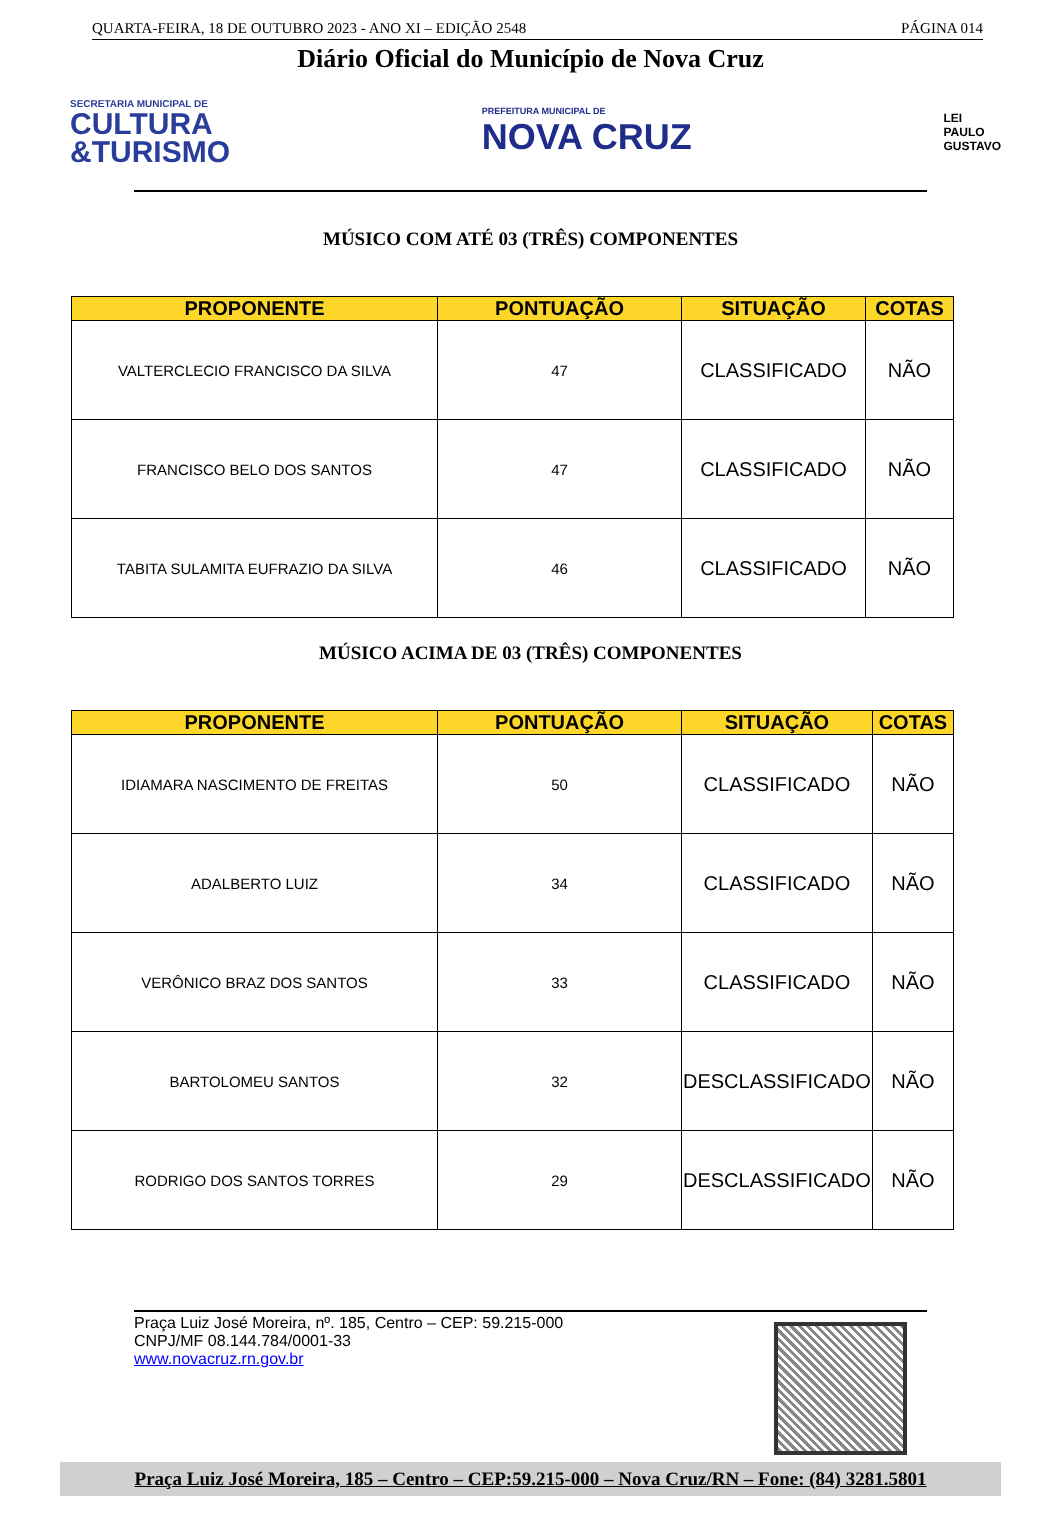QUARTA-FEIRA, 18 DE OUTUBRO 2023 - ANO XI – EDIÇÃO 2548 PÁGINA 014
Diário Oficial do Município de Nova Cruz
SECRETARIA MUNICIPAL DE
CULTURA
&TURISMO
PREFEITURA MUNICIPAL DE
NOVA CRUZ
LEI
PAULO
GUSTAVO
MÚSICO COM ATÉ 03 (TRÊS) COMPONENTES
| PROPONENTE | PONTUAÇÃO | SITUAÇÃO | COTAS |
| --- | --- | --- | --- |
| VALTERCLECIO FRANCISCO DA SILVA | 47 | CLASSIFICADO | NÃO |
| FRANCISCO BELO DOS SANTOS | 47 | CLASSIFICADO | NÃO |
| TABITA SULAMITA EUFRAZIO DA SILVA | 46 | CLASSIFICADO | NÃO |
MÚSICO ACIMA DE 03 (TRÊS) COMPONENTES
| PROPONENTE | PONTUAÇÃO | SITUAÇÃO | COTAS |
| --- | --- | --- | --- |
| IDIAMARA NASCIMENTO DE FREITAS | 50 | CLASSIFICADO | NÃO |
| ADALBERTO LUIZ | 34 | CLASSIFICADO | NÃO |
| VERÔNICO BRAZ DOS SANTOS | 33 | CLASSIFICADO | NÃO |
| BARTOLOMEU SANTOS | 32 | DESCLASSIFICADO | NÃO |
| RODRIGO DOS SANTOS TORRES | 29 | DESCLASSIFICADO | NÃO |
Praça Luiz José Moreira, nº. 185, Centro – CEP: 59.215-000
CNPJ/MF 08.144.784/0001-33
www.novacruz.rn.gov.br
Praça Luiz José Moreira, 185 – Centro – CEP:59.215-000 – Nova Cruz/RN – Fone: (84) 3281.5801